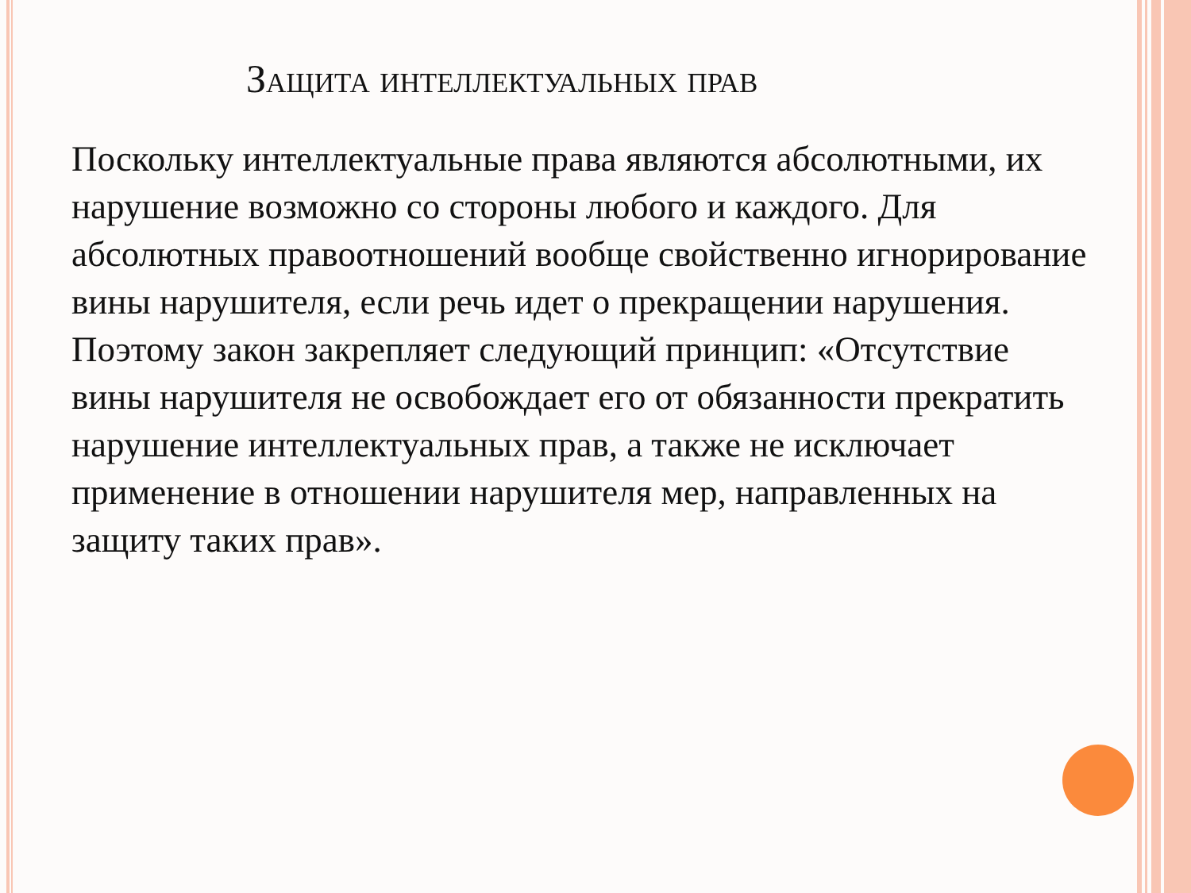Защита интеллектуальных прав
Поскольку интеллектуальные права являются абсолютными, их нарушение возможно со стороны любого и каждого. Для абсолютных правоотношений вообще свойственно игнорирование вины нарушителя, если речь идет о прекращении нарушения. Поэтому закон закрепляет следующий принцип: «Отсутствие вины нарушителя не освобождает его от обязанности прекратить нарушение интеллектуальных прав, а также не исключает применение в отношении нарушителя мер, направленных на защиту таких прав».